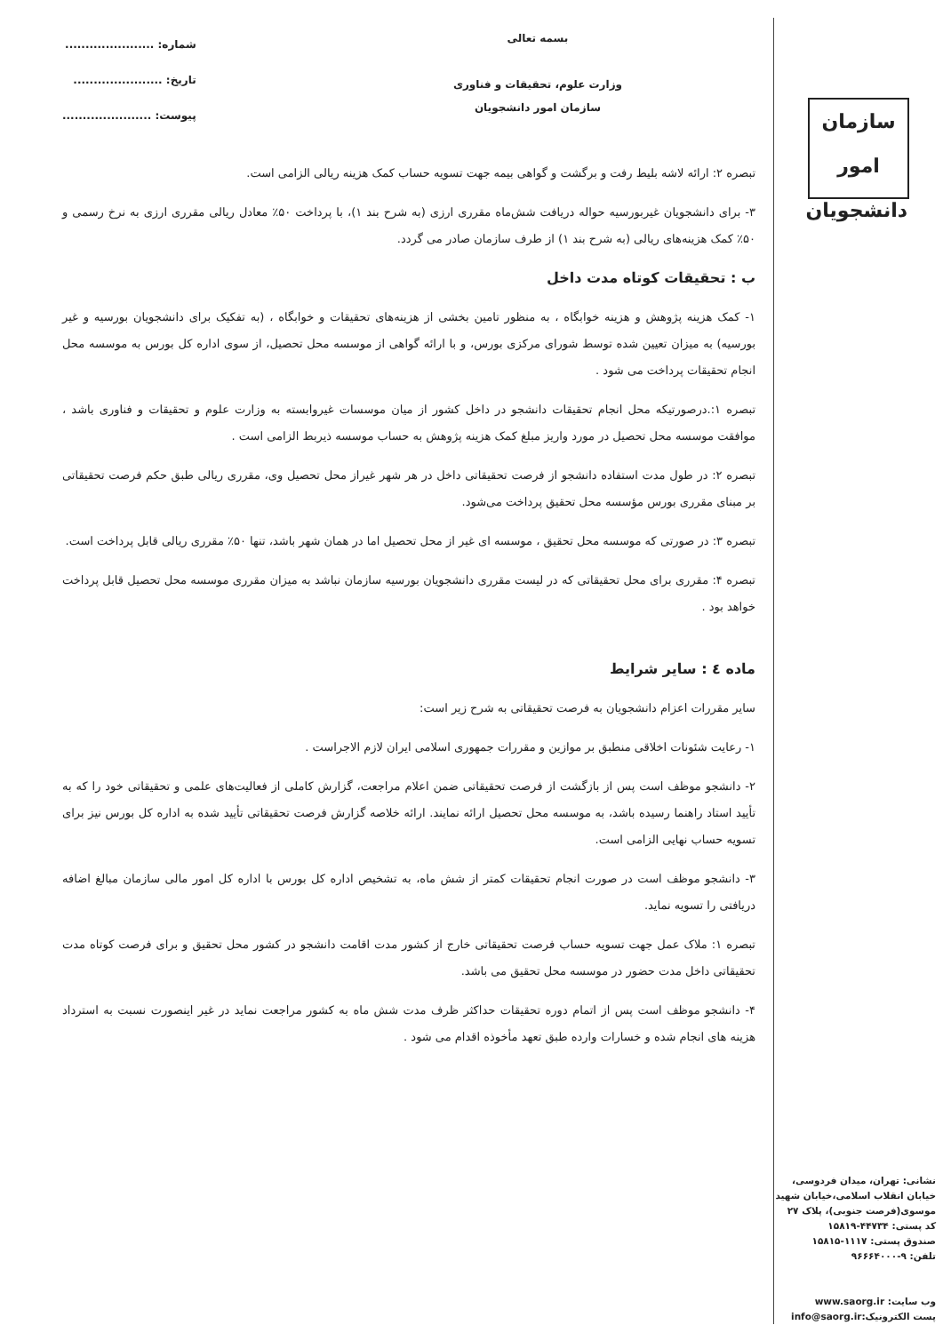سازمان امور دانشجویان
نشانی: تهران، میدان فردوسی، خیابان انقلاب اسلامی،خیابان شهید موسوی(فرصت جنوبی)، پلاک ۲۷
کد پستی: ۴۴۷۳۴-۱۵۸۱۹
صندوق پستی: ۱۱۱۷-۱۵۸۱۵
تلفن: ۹-۹۶۶۶۴۰۰۰
وب سایت: www.saorg.ir
پست الکترونیک:info@saorg.ir
بسمه تعالی
وزارت علوم، تحقیقات و فناوری
سازمان امور دانشجویان
شماره: ......................
تاریخ: ......................
پیوست: ......................
تبصره ۲: ارائه لاشه بلیط رفت و برگشت و گواهی بیمه جهت تسویه حساب کمک هزینه ریالی الزامی است.
۳- برای دانشجویان غیربورسیه حواله دریافت شش‌ماه مقرری ارزی (به شرح بند ۱)، با پرداخت ۵۰٪ معادل ریالی مقرری ارزی به نرخ رسمی و ۵۰٪ کمک هزینه‌های ریالی (به شرح بند ۱) از طرف سازمان صادر می گردد.
ب : تحقیقات کوتاه مدت داخل
۱- کمک هزینه پژوهش و هزینه خوابگاه ، به منظور تامین بخشی از هزینه‌های تحقیقات و خوابگاه ، (به تفکیک برای دانشجویان بورسیه و غیر بورسیه) به میزان تعیین شده توسط شورای مرکزی بورس، و با ارائه گواهی از موسسه محل تحصیل، از سوی اداره کل بورس به موسسه محل انجام تحقیقات پرداخت می شود .
تبصره ۱:.درصورتیکه محل انجام تحقیقات دانشجو در داخل کشور از میان موسسات غیروابسته به وزارت علوم و تحقیقات و فناوری باشد ، موافقت موسسه محل تحصیل در مورد واریز مبلغ کمک هزینه پژوهش به حساب موسسه ذیربط الزامی است .
تبصره ۲: در طول مدت استفاده دانشجو از فرصت تحقیقاتی داخل در هر شهر غیراز محل تحصیل وی، مقرری ریالی طبق حکم فرصت تحقیقاتی بر مبنای مقرری بورس مؤسسه محل تحقیق پرداخت می‌شود.
تبصره ۳: در صورتی که موسسه محل تحقیق ، موسسه ای غیر از محل تحصیل اما در همان شهر باشد، تنها ۵۰٪ مقرری ریالی قابل پرداخت است.
تبصره ۴: مقرری برای محل تحقیقاتی که در لیست مقرری دانشجویان بورسیه سازمان نباشد به میزان مقرری موسسه محل تحصیل قابل پرداخت خواهد بود .
ماده ٤ : سایر شرایط
سایر مقررات اعزام دانشجویان به فرصت تحقیقاتی به شرح زیر است:
۱- رعایت شئونات اخلاقی منطبق بر موازین و مقررات جمهوری اسلامی ایران لازم الاجراست .
۲- دانشجو موظف است پس از بازگشت از فرصت تحقیقاتی ضمن اعلام مراجعت، گزارش کاملی از فعالیت‌های علمی و تحقیقاتی خود را که به تأیید استاد راهنما رسیده باشد، به موسسه محل تحصیل ارائه نمایند. ارائه خلاصه گزارش فرصت تحقیقاتی تأیید شده به اداره کل بورس نیز برای تسویه حساب نهایی الزامی است.
۳- دانشجو موظف است در صورت انجام تحقیقات کمتر از شش ماه، به تشخیص اداره کل بورس با اداره کل امور مالی سازمان مبالغ اضافه دریافتی را تسویه نماید.
تبصره ۱: ملاک عمل جهت تسویه حساب فرصت تحقیقاتی خارج از کشور مدت اقامت دانشجو در کشور محل تحقیق و برای فرصت کوتاه مدت تحقیقاتی داخل مدت حضور در موسسه محل تحقیق می باشد.
۴- دانشجو موظف است پس از اتمام دوره تحقیقات حداکثر ظرف مدت شش ماه به کشور مراجعت نماید در غیر اینصورت نسبت به استرداد هزینه های انجام شده و خسارات وارده طبق تعهد مأخوذه اقدام می شود .